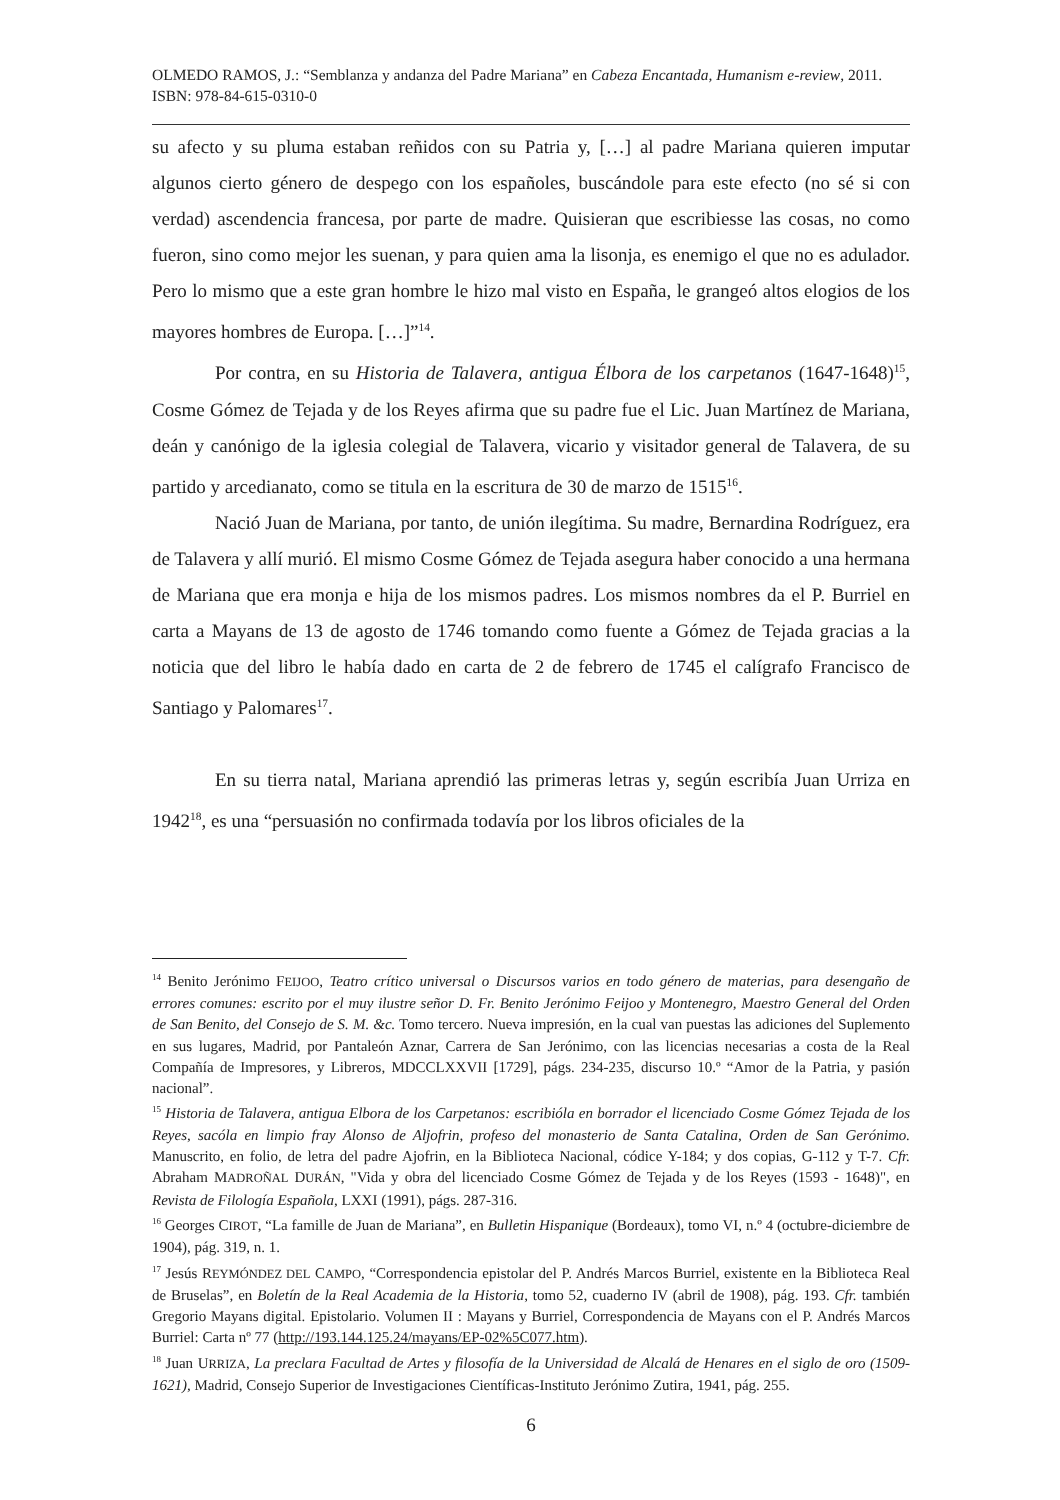OLMEDO RAMOS, J.: “Semblanza y andanza del Padre Mariana” en Cabeza Encantada, Humanism e-review, 2011. ISBN: 978-84-615-0310-0
su afecto y su pluma estaban reñidos con su Patria y, […] al padre Mariana quieren imputar algunos cierto género de despego con los españoles, buscándole para este efecto (no sé si con verdad) ascendencia francesa, por parte de madre. Quisieran que escribiesse las cosas, no como fueron, sino como mejor les suenan, y para quien ama la lisonja, es enemigo el que no es adulador. Pero lo mismo que a este gran hombre le hizo mal visto en España, le grangeó altos elogios de los mayores hombres de Europa. […]”<sup>14</sup>.
Por contra, en su Historia de Talavera, antigua Élbora de los carpetanos (1647-1648)<sup>15</sup>, Cosme Gómez de Tejada y de los Reyes afirma que su padre fue el Lic. Juan Martínez de Mariana, deán y canónigo de la iglesia colegial de Talavera, vicario y visitador general de Talavera, de su partido y arcedianato, como se titula en la escritura de 30 de marzo de 1515<sup>16</sup>.
Nació Juan de Mariana, por tanto, de unión ilegítima. Su madre, Bernardina Rodríguez, era de Talavera y allí murió. El mismo Cosme Gómez de Tejada asegura haber conocido a una hermana de Mariana que era monja e hija de los mismos padres. Los mismos nombres da el P. Burriel en carta a Mayans de 13 de agosto de 1746 tomando como fuente a Gómez de Tejada gracias a la noticia que del libro le había dado en carta de 2 de febrero de 1745 el calígrafo Francisco de Santiago y Palomares<sup>17</sup>.
En su tierra natal, Mariana aprendió las primeras letras y, según escribía Juan Urriza en 1942<sup>18</sup>, es una “persuasión no confirmada todavía por los libros oficiales de la
<sup>14</sup> Benito Jerónimo FEIJOO, Teatro crítico universal o Discursos varios en todo género de materias, para desengaño de errores comunes: escrito por el muy ilustre señor D. Fr. Benito Jerónimo Feijoo y Montenegro, Maestro General del Orden de San Benito, del Consejo de S. M. &c. Tomo tercero. Nueva impresión, en la cual van puestas las adiciones del Suplemento en sus lugares, Madrid, por Pantaleón Aznar, Carrera de San Jerónimo, con las licencias necesarias a costa de la Real Compañía de Impresores, y Libreros, MDCCLXXVII [1729], págs. 234-235, discurso 10.º “Amor de la Patria, y pasión nacional”.
<sup>15</sup> Historia de Talavera, antigua Elbora de los Carpetanos: escribióla en borrador el licenciado Cosme Gómez Tejada de los Reyes, sacóla en limpio fray Alonso de Aljofrin, profeso del monasterio de Santa Catalina, Orden de San Gerónimo. Manuscrito, en folio, de letra del padre Ajofrin, en la Biblioteca Nacional, códice Y-184; y dos copias, G-112 y T-7. Cfr. Abraham MADROÑAL DURÁN, "Vida y obra del licenciado Cosme Gómez de Tejada y de los Reyes (1593 - 1648)", en Revista de Filología Española, LXXI (1991), págs. 287-316.
<sup>16</sup> Georges CIROT, “La famille de Juan de Mariana”, en Bulletin Hispanique (Bordeaux), tomo VI, n.º 4 (octubre-diciembre de 1904), pág. 319, n. 1.
<sup>17</sup> Jesús REYMÓNDEZ DEL CAMPO, “Correspondencia epistolar del P. Andrés Marcos Burriel, existente en la Biblioteca Real de Bruselas”, en Boletín de la Real Academia de la Historia, tomo 52, cuaderno IV (abril de 1908), pág. 193. Cfr. también Gregorio Mayans digital. Epistolario. Volumen II : Mayans y Burriel, Correspondencia de Mayans con el P. Andrés Marcos Burriel: Carta nº 77 (http://193.144.125.24/mayans/EP-02%5C077.htm).
<sup>18</sup> Juan URRIZA, La preclara Facultad de Artes y filosofía de la Universidad de Alcalá de Henares en el siglo de oro (1509-1621), Madrid, Consejo Superior de Investigaciones Científicas-Instituto Jerónimo Zutira, 1941, pág. 255.
6